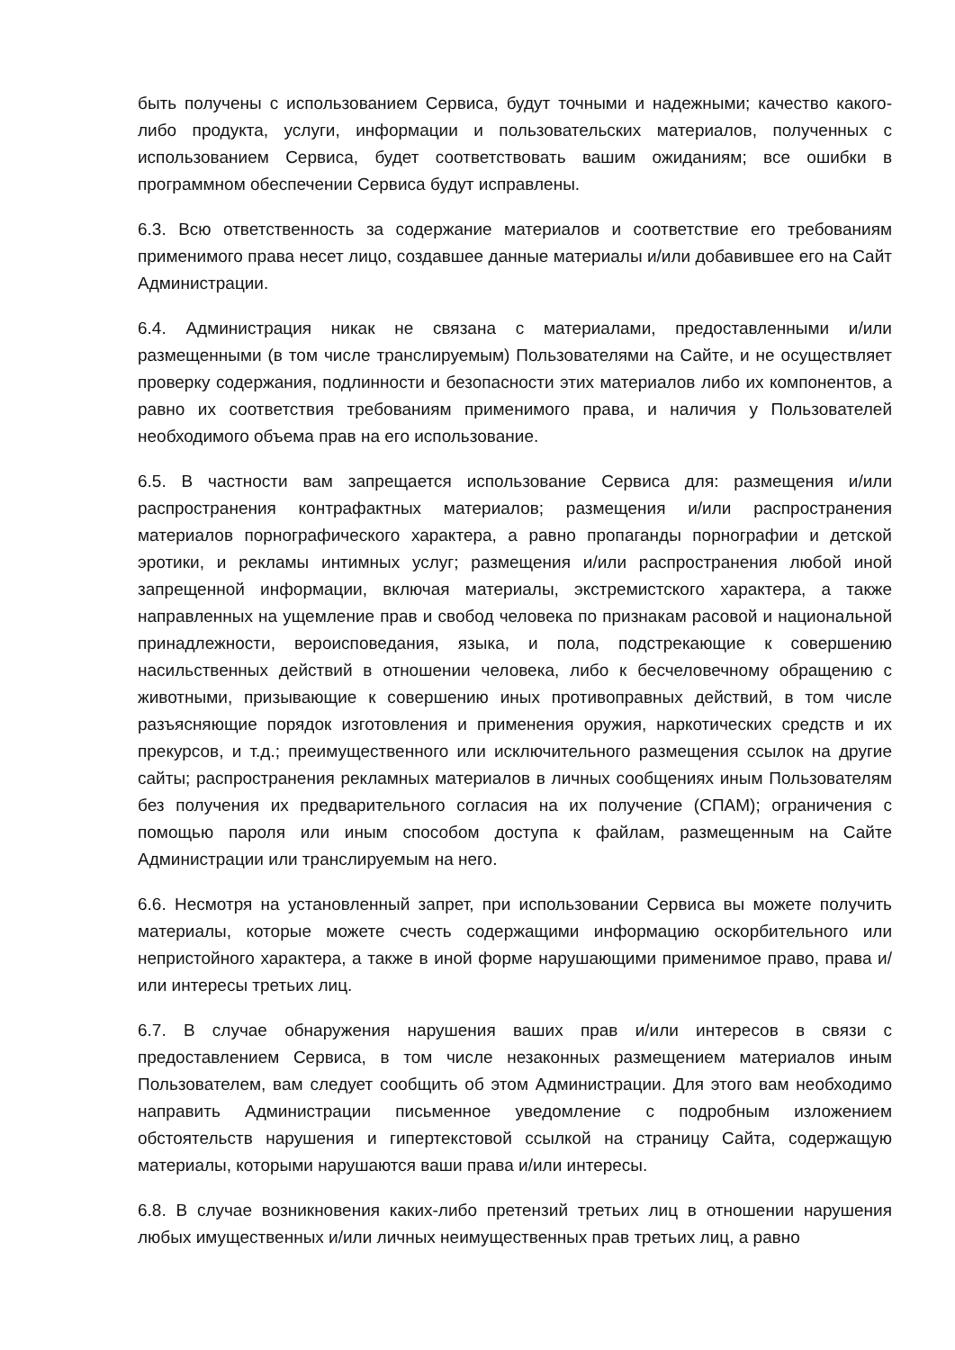быть получены с использованием Сервиса, будут точными и надежными; качество какого-либо продукта, услуги, информации и пользовательских материалов, полученных с использованием Сервиса, будет соответствовать вашим ожиданиям; все ошибки в программном обеспечении Сервиса будут исправлены.
6.3. Всю ответственность за содержание материалов и соответствие его требованиям применимого права несет лицо, создавшее данные материалы и/или добавившее его на Сайт Администрации.
6.4. Администрация никак не связана с материалами, предоставленными и/или размещенными (в том числе транслируемым) Пользователями на Сайте, и не осуществляет проверку содержания, подлинности и безопасности этих материалов либо их компонентов, а равно их соответствия требованиям применимого права, и наличия у Пользователей необходимого объема прав на его использование.
6.5. В частности вам запрещается использование Сервиса для: размещения и/или распространения контрафактных материалов; размещения и/или распространения материалов порнографического характера, а равно пропаганды порнографии и детской эротики, и рекламы интимных услуг; размещения и/или распространения любой иной запрещенной информации, включая материалы, экстремистского характера, а также направленных на ущемление прав и свобод человека по признакам расовой и национальной принадлежности, вероисповедания, языка, и пола, подстрекающие к совершению насильственных действий в отношении человека, либо к бесчеловечному обращению с животными, призывающие к совершению иных противоправных действий, в том числе разъясняющие порядок изготовления и применения оружия, наркотических средств и их прекурсов, и т.д.; преимущественного или исключительного размещения ссылок на другие сайты; распространения рекламных материалов в личных сообщениях иным Пользователям без получения их предварительного согласия на их получение (СПАМ); ограничения с помощью пароля или иным способом доступа к файлам, размещенным на Сайте Администрации или транслируемым на него.
6.6. Несмотря на установленный запрет, при использовании Сервиса вы можете получить материалы, которые можете счесть содержащими информацию оскорбительного или непристойного характера, а также в иной форме нарушающими применимое право, права и/или интересы третьих лиц.
6.7. В случае обнаружения нарушения ваших прав и/или интересов в связи с предоставлением Сервиса, в том числе незаконных размещением материалов иным Пользователем, вам следует сообщить об этом Администрации. Для этого вам необходимо направить Администрации письменное уведомление с подробным изложением обстоятельств нарушения и гипертекстовой ссылкой на страницу Сайта, содержащую материалы, которыми нарушаются ваши права и/или интересы.
6.8. В случае возникновения каких-либо претензий третьих лиц в отношении нарушения любых имущественных и/или личных неимущественных прав третьих лиц, а равно